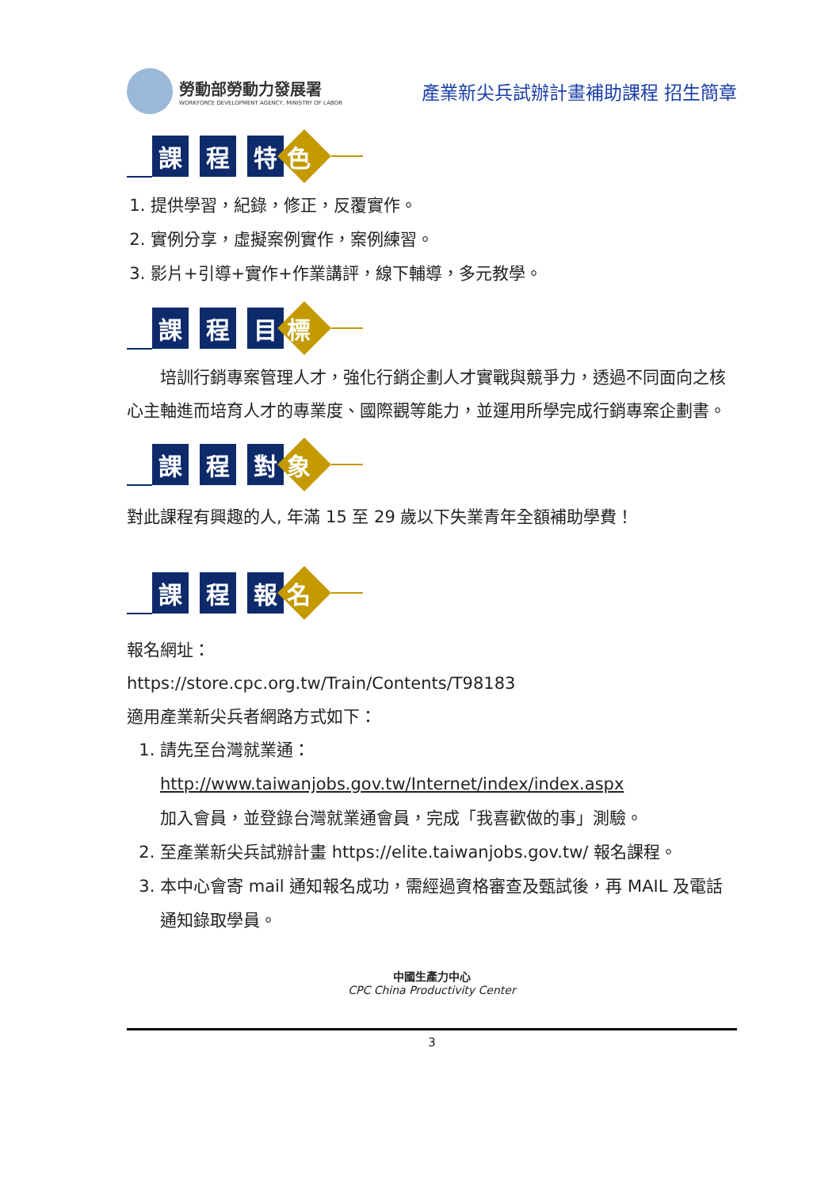勞動部勞動力發展署
WORKFORCE DEVELOPMENT AGENCY, MINISTRY OF LABOR
產業新尖兵試辦計畫補助課程 招生簡章
課 程 特
色
1. 提供學習，紀錄，修正，反覆實作。
2. 實例分享，虛擬案例實作，案例練習。
3. 影片+引導+實作+作業講評，線下輔導，多元教學。
課 程 目
標
　　培訓行銷專案管理人才，強化行銷企劃人才實戰與競爭力，透過不同面向之核心主軸進而培育人才的專業度、國際觀等能力，並運用所學完成行銷專案企劃書。
課 程 對
象
對此課程有興趣的人, 年滿 15 至 29 歲以下失業青年全額補助學費！
課 程 報
名
報名網址：
https://store.cpc.org.tw/Train/Contents/T98183
適用產業新尖兵者網路方式如下：
1. 請先至台灣就業通：
http://www.taiwanjobs.gov.tw/Internet/index/index.aspx
加入會員，並登錄台灣就業通會員，完成「我喜歡做的事」測驗。
2. 至產業新尖兵試辦計畫 https://elite.taiwanjobs.gov.tw/ 報名課程。
3. 本中心會寄 mail 通知報名成功，需經過資格審查及甄試後，再 MAIL 及電話通知錄取學員。
中國生產力中心
CPC China Productivity Center
3